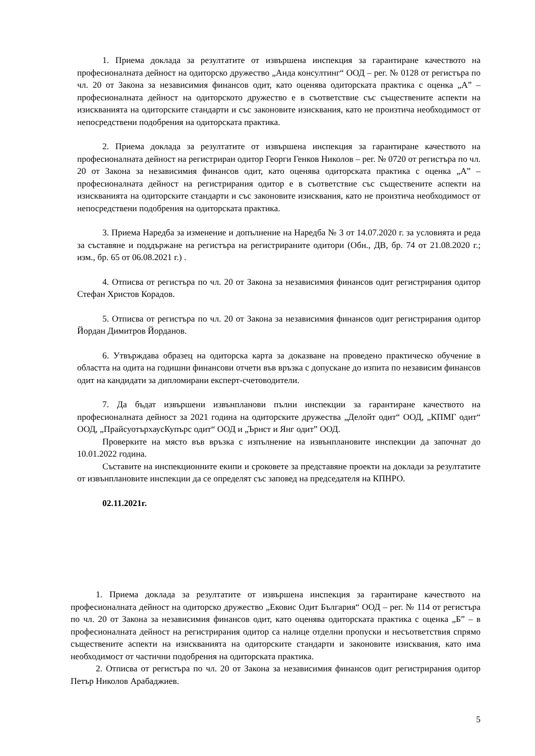1. Приема доклада за резултатите от извършена инспекция за гарантиране качеството на професионалната дейност на одиторско дружество „Анда консултинг“ ООД – рег. № 0128 от регистъра по чл. 20 от Закона за независимия финансов одит, като оценява одиторската практика с оценка „А” – професионалната дейност на одиторското дружество е в съответствие със съществените аспекти на изискванията на одиторските стандарти и със законовите изисквания, като не произтича необходимост от непосредствени подобрения на одиторската практика.
2. Приема доклада за резултатите от извършена инспекция за гарантиране качеството на професионалната дейност на регистриран одитор Георги Генков Николов – рег. № 0720 от регистъра по чл. 20 от Закона за независимия финансов одит, като оценява одиторската практика с оценка „А” – професионалната дейност на регистрирания одитор е в съответствие със съществените аспекти на изискванията на одиторските стандарти и със законовите изисквания, като не произтича необходимост от непосредствени подобрения на одиторската практика.
3. Приема Наредба за изменение и допълнение на Наредба № 3 от 14.07.2020 г. за условията и реда за съставяне и поддържане на регистъра на регистрираните одитори (Обн., ДВ, бр. 74 от 21.08.2020 г.; изм., бр. 65 от 06.08.2021 г.) .
4. Отписва от регистъра по чл. 20 от Закона за независимия финансов одит регистрирания одитор Стефан Христов Корадов.
5. Отписва от регистъра по чл. 20 от Закона за независимия финансов одит регистрирания одитор Йордан Димитров Йорданов.
6. Утвърждава образец на одиторска карта за доказване на проведено практическо обучение в областта на одита на годишни финансови отчети във връзка с допускане до изпита по независим финансов одит на кандидати за дипломирани експерт-счетоводители.
7. Да бъдат извършени извънпланови пълни инспекции за гарантиране качеството на професионалната дейност за 2021 година на одиторските дружества „Делойт одит“ ООД, „КПМГ одит“ ООД, „ПрайсуотърхаусКупърс одит“ ООД и „Ърнст и Янг одит” ООД.
Проверките на място във връзка с изпълнение на извънплановите инспекции да започнат до 10.01.2022 година.
Съставите на инспекционните екипи и сроковете за представяне проекти на доклади за резултатите от извънплановите инспекции да се определят със заповед на председателя на КПНРО.
02.11.2021г.
1. Приема доклада за резултатите от извършена инспекция за гарантиране качеството на професионалната дейност на одиторско дружество „Ековис Одит България“ ООД – рег. № 114 от регистъра по чл. 20 от Закона за независимия финансов одит, като оценява одиторската практика с оценка „Б” – в професионалната дейност на регистрирания одитор са налице отделни пропуски и несъответствия спрямо съществените аспекти на изискванията на одиторските стандарти и законовите изисквания, като има необходимост от частични подобрения на одиторската практика.
2. Отписва от регистъра по чл. 20 от Закона за независимия финансов одит регистрирания одитор Петър Николов Арабаджиев.
5